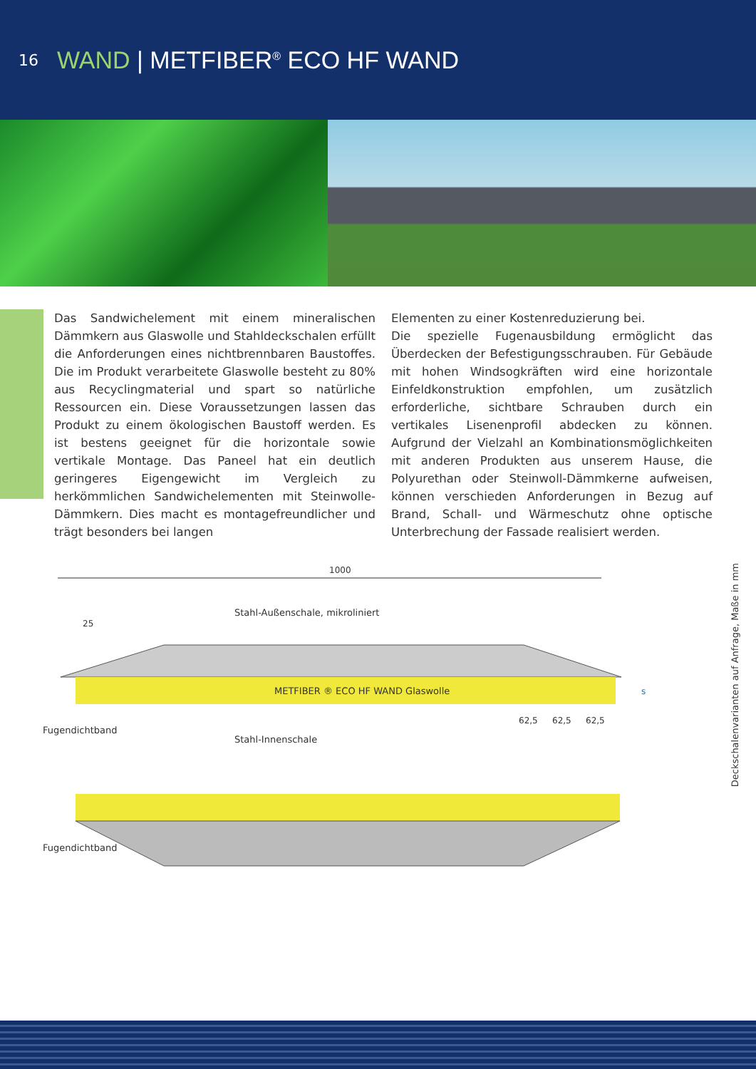16
WAND | METFIBER<sup>®</sup> ECO HF WAND
Das Sandwichelement mit einem mineralischen Dämmkern aus Glaswolle und Stahldeckschalen erfüllt die Anforderungen eines nichtbrennbaren Baustoffes. Die im Produkt verarbeitete Glaswolle besteht zu 80% aus Recyclingmaterial und spart so natürliche Ressourcen ein. Diese Voraussetzungen lassen das Produkt zu einem ökologischen Baustoff werden. Es ist bestens geeignet für die horizontale sowie vertikale Montage. Das Paneel hat ein deutlich geringeres Eigengewicht im Vergleich zu herkömmlichen Sandwichelementen mit Steinwolle-Dämmkern. Dies macht es montagefreundlicher und trägt besonders bei langen
Elementen zu einer Kostenreduzierung bei.
Die spezielle Fugenausbildung ermöglicht das Überdecken der Befestigungsschrauben. Für Gebäude mit hohen Windsogkräften wird eine horizontale Einfeldkonstruktion empfohlen, um zusätzlich erforderliche, sichtbare Schrauben durch ein vertikales Lisenenprofil abdecken zu können. Aufgrund der Vielzahl an Kombinationsmöglichkeiten mit anderen Produkten aus unserem Hause, die Polyurethan oder Steinwoll-Dämmkerne aufweisen, können verschieden Anforderungen in Bezug auf Brand, Schall- und Wärmeschutz ohne optische Unterbrechung der Fassade realisiert werden.
1000
Stahl-Außenschale, mikroliniert
25
METFIBER ® ECO HF WAND Glaswolle
62,5
62,5
62,5
s
Fugendichtband
Stahl-Innenschale
Fugendichtband
Deckschalenvarianten auf Anfrage, Maße in mm